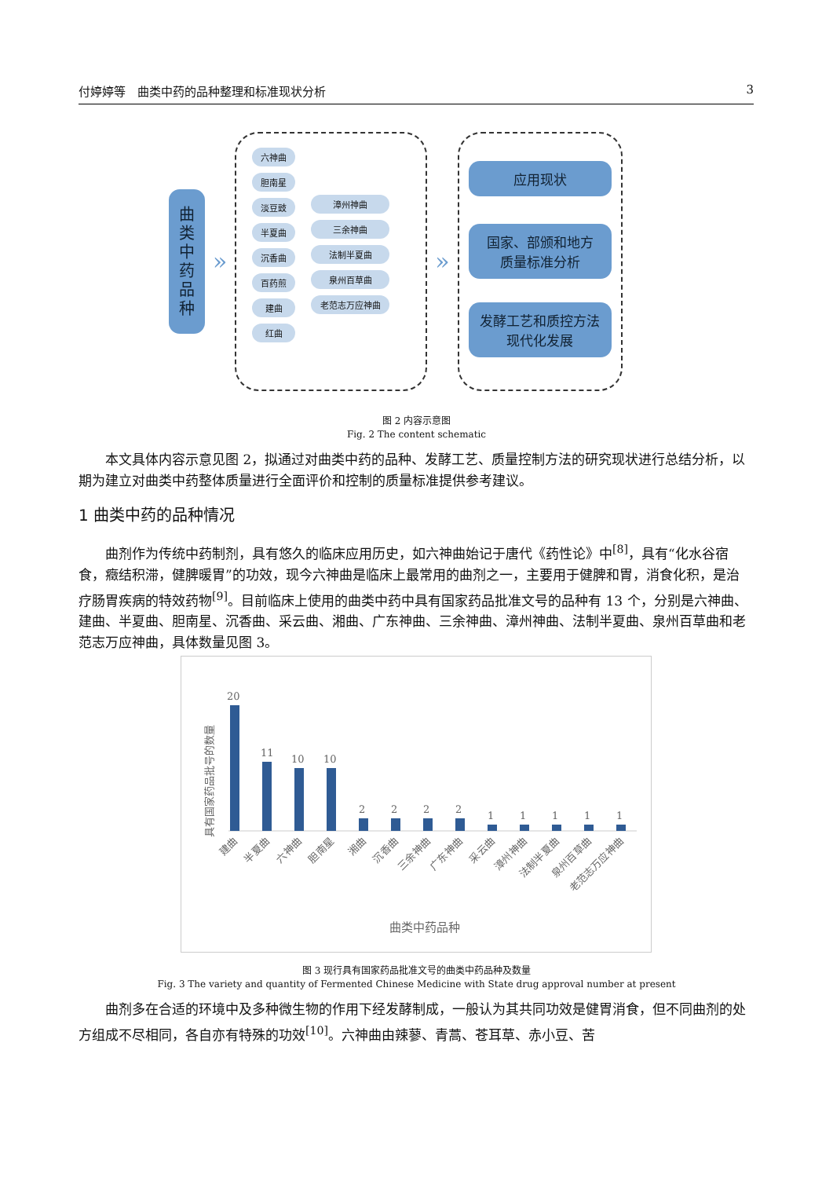付婷婷等　曲类中药的品种整理和标准现状分析 3
曲
类
中
药
品
种
»
六神曲
胆南星
淡豆豉
半夏曲
沉香曲
百药煎
建曲
红曲
漳州神曲
三余神曲
法制半夏曲
泉州百草曲
老范志万应神曲
»
应用现状
国家、部颁和地方
质量标准分析
发酵工艺和质控方法
现代化发展
图 2 内容示意图
Fig. 2 The content schematic
　　本文具体内容示意见图 2，拟通过对曲类中药的品种、发酵工艺、质量控制方法的研究现状进行总结分析，以期为建立对曲类中药整体质量进行全面评价和控制的质量标准提供参考建议。
1 曲类中药的品种情况
　　曲剂作为传统中药制剂，具有悠久的临床应用历史，如六神曲始记于唐代《药性论》中<sup>[8]</sup>，具有“化水谷宿食，癥结积滞，健脾暖胃”的功效，现今六神曲是临床上最常用的曲剂之一，主要用于健脾和胃，消食化积，是治疗肠胃疾病的特效药物<sup>[9]</sup>。目前临床上使用的曲类中药中具有国家药品批准文号的品种有 13 个，分别是六神曲、建曲、半夏曲、胆南星、沉香曲、采云曲、湘曲、广东神曲、三余神曲、漳州神曲、法制半夏曲、泉州百草曲和老范志万应神曲，具体数量见图 3。
具有国家药品批号的数量
20
11
10
10
2
2
2
2
1
1
1
1
1
建曲
半夏曲
六神曲
胆南星
湘曲
沉香曲
三余神曲
广东神曲
采云曲
漳州神曲
法制半夏曲
泉州百草曲
老范志万应神曲
曲类中药品种
图 3 现行具有国家药品批准文号的曲类中药品种及数量
Fig. 3 The variety and quantity of Fermented Chinese Medicine with State drug approval number at present
　　曲剂多在合适的环境中及多种微生物的作用下经发酵制成，一般认为其共同功效是健胃消食，但不同曲剂的处方组成不尽相同，各自亦有特殊的功效<sup>[10]</sup>。六神曲由辣蓼、青蒿、苍耳草、赤小豆、苦